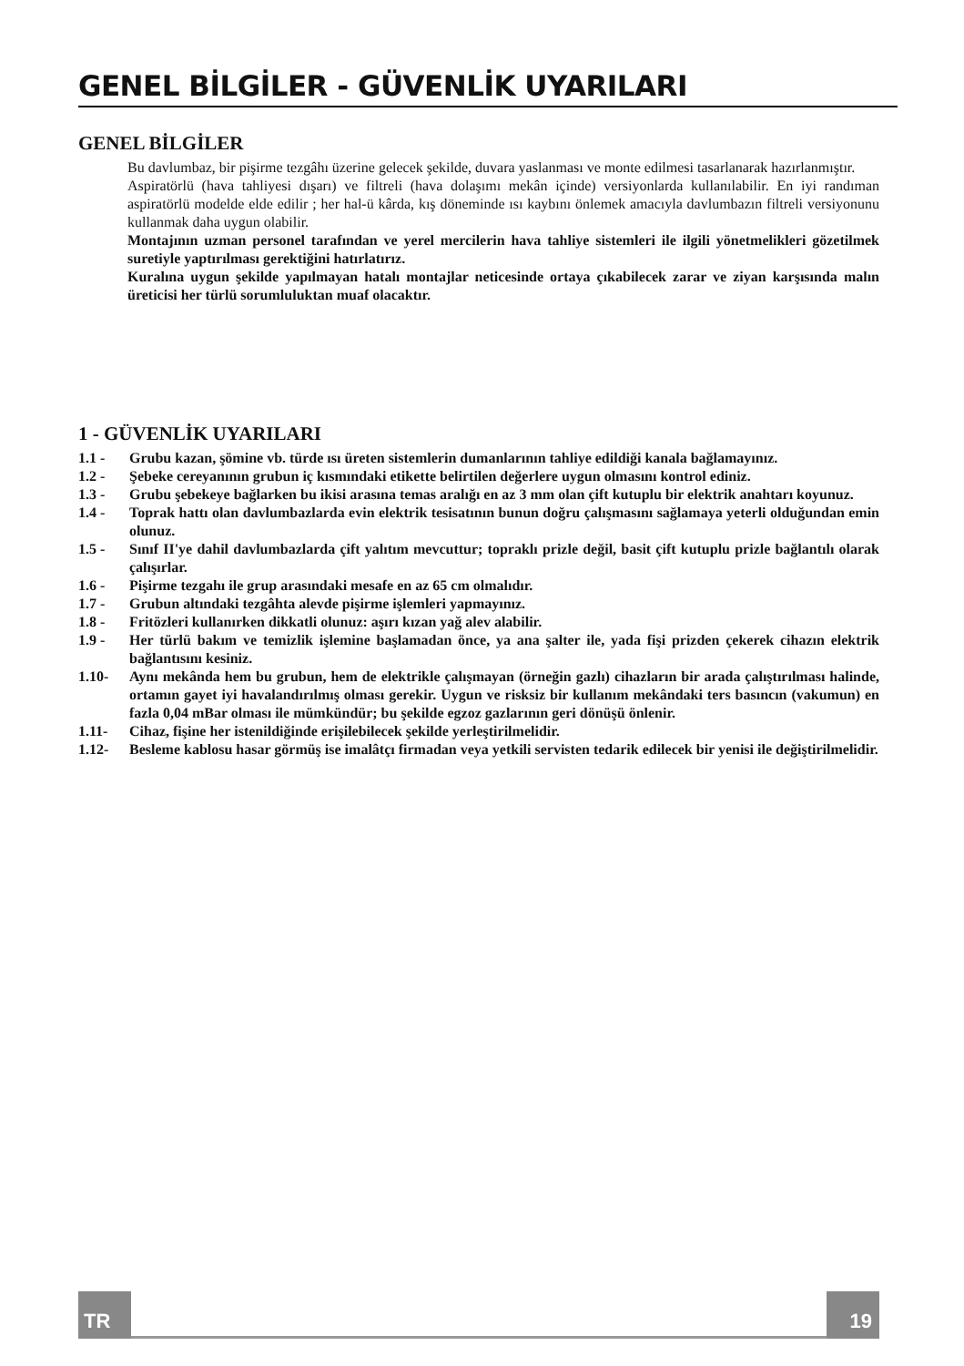GENEL BİLGİLER - GÜVENLİK UYARILARI
GENEL BİLGİLER
Bu davlumbaz, bir pişirme tezgâhı üzerine gelecek şekilde, duvara yaslanması ve monte edilmesi tasarlanarak hazırlanmıştır.
Aspiratörlü (hava tahliyesi dışarı) ve filtreli (hava dolaşımı mekân içinde) versiyonlarda kullanılabilir. En iyi randıman aspiratörlü modelde elde edilir ; her hal-ü kârda, kış döneminde ısı kaybını önlemek amacıyla davlumbazın filtreli versiyonunu kullanmak daha uygun olabilir.
Montajının uzman personel tarafından ve yerel mercilerin hava tahliye sistemleri ile ilgili yönetmelikleri gözetilmek suretiyle yaptırılması gerektiğini hatırlatırız.
Kuralına uygun şekilde yapılmayan hatalı montajlar neticesinde ortaya çıkabilecek zarar ve ziyan karşısında malın üreticisi her türlü sorumluluktan muaf olacaktır.
1 - GÜVENLİK UYARILARI
1.1 - Grubu kazan, şömine vb. türde ısı üreten sistemlerin dumanlarının tahliye edildiği kanala bağlamayınız.
1.2 - Şebeke cereyanının grubun iç kısmındaki etikette belirtilen değerlere uygun olmasını kontrol ediniz.
1.3 - Grubu şebekeye bağlarken bu ikisi arasına temas aralığı en az 3 mm olan çift kutuplu bir elektrik anahtarı koyunuz.
1.4 - Toprak hattı olan davlumbazlarda evin elektrik tesisatının bunun doğru çalışmasını sağlamaya yeterli olduğundan emin olunuz.
1.5 - Sınıf II'ye dahil davlumbazlarda çift yalıtım mevcuttur; topraklı prizle değil, basit çift kutuplu prizle bağlantılı olarak çalışırlar.
1.6 - Pişirme tezgahı ile grup arasındaki mesafe en az 65 cm olmalıdır.
1.7 - Grubun altındaki tezgâhta alevde pişirme işlemleri yapmayınız.
1.8 - Fritözleri kullanırken dikkatli olunuz: aşırı kızan yağ alev alabilir.
1.9 - Her türlü bakım ve temizlik işlemine başlamadan önce, ya ana şalter ile, yada fişi prizden çekerek cihazın elektrik bağlantısını kesiniz.
1.10- Aynı mekânda hem bu grubun, hem de elektrikle çalışmayan (örneğin gazlı) cihazların bir arada çalıştırılması halinde, ortamın gayet iyi havalandırılmış olması gerekir. Uygun ve risksiz bir kullanım mekândaki ters basıncın (vakumun) en fazla 0,04 mBar olması ile mümkündür; bu şekilde egzoz gazlarının geri dönüşü önlenir.
1.11- Cihaz, fişine her istenildiğinde erişilebilecek şekilde yerleştirilmelidir.
1.12- Besleme kablosu hasar görmüş ise imalâtçı firmadan veya yetkili servisten tedarik edilecek bir yenisi ile değiştirilmelidir.
TR
19